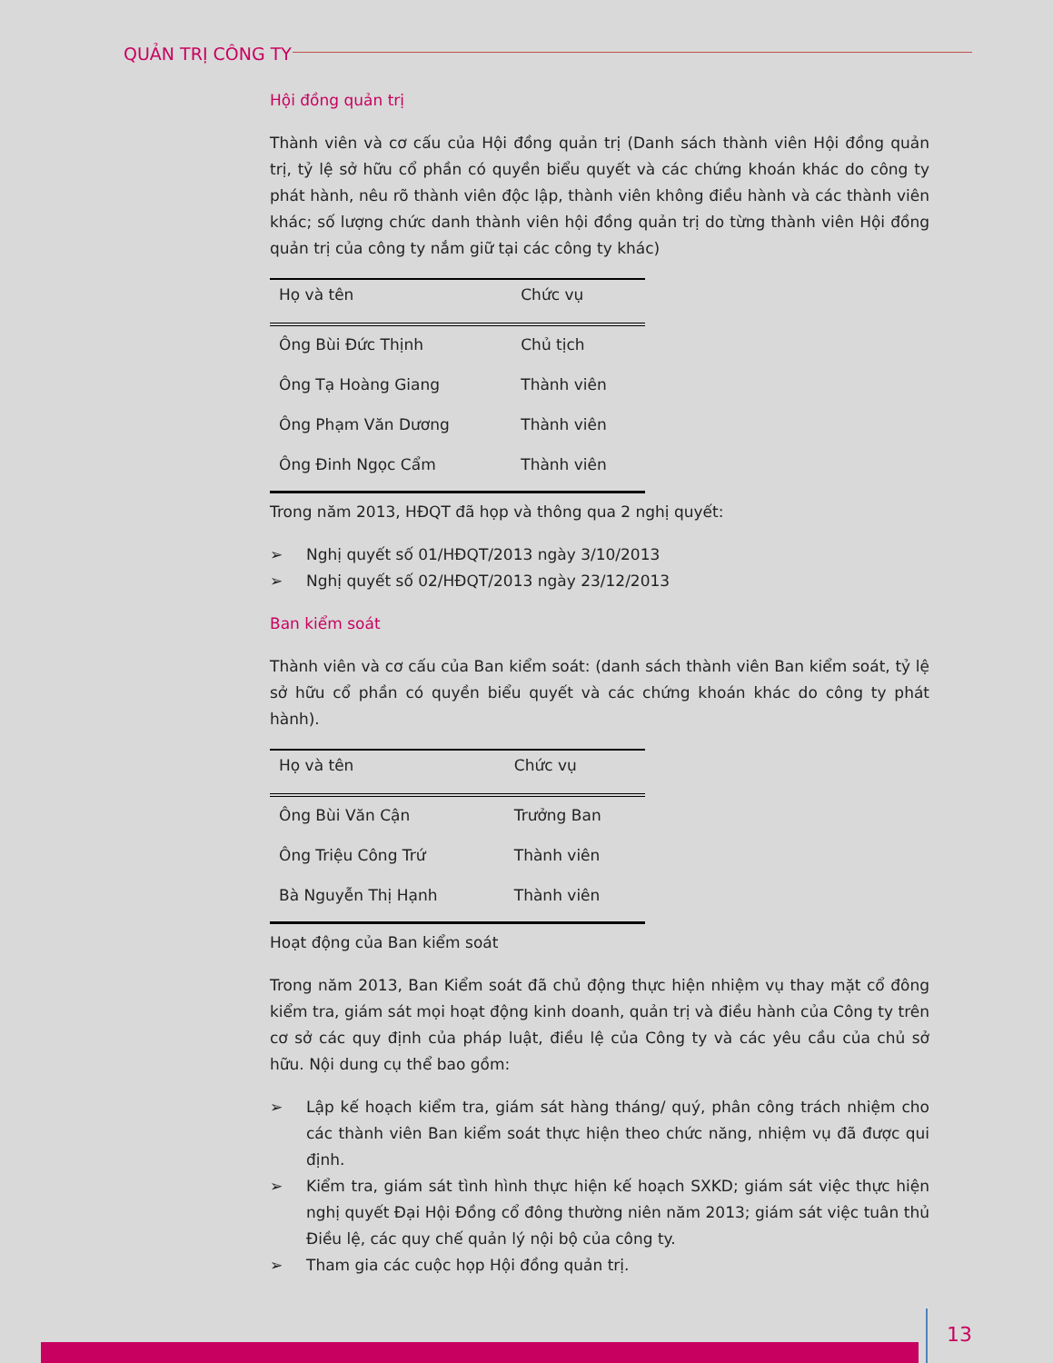QUẢN TRỊ CÔNG TY
Hội đồng quản trị
Thành viên và cơ cấu của Hội đồng quản trị (Danh sách thành viên Hội đồng quản trị, tỷ lệ sở hữu cổ phần có quyền biểu quyết và các chứng khoán khác do công ty phát hành, nêu rõ thành viên độc lập, thành viên không điều hành và các thành viên khác; số lượng chức danh thành viên hội đồng quản trị do từng thành viên Hội đồng quản trị của công ty nắm giữ tại các công ty khác)
| Họ và tên | Chức vụ |
| --- | --- |
| Ông Bùi Đức Thịnh | Chủ tịch |
| Ông Tạ Hoàng Giang | Thành viên |
| Ông Phạm Văn Dương | Thành viên |
| Ông Đinh Ngọc Cẩm | Thành viên |
Trong năm 2013, HĐQT đã họp và thông qua 2 nghị quyết:
➢ Nghị quyết số 01/HĐQT/2013 ngày 3/10/2013
➢ Nghị quyết số 02/HĐQT/2013 ngày 23/12/2013
Ban kiểm soát
Thành viên và cơ cấu của Ban kiểm soát: (danh sách thành viên Ban kiểm soát, tỷ lệ sở hữu cổ phần có quyền biểu quyết và các chứng khoán khác do công ty phát hành).
| Họ và tên | Chức vụ |
| --- | --- |
| Ông Bùi Văn Cận | Trưởng Ban |
| Ông Triệu Công Trứ | Thành viên |
| Bà Nguyễn Thị Hạnh | Thành viên |
Hoạt động của Ban kiểm soát
Trong năm 2013, Ban Kiểm soát đã chủ động thực hiện nhiệm vụ thay mặt cổ đông kiểm tra, giám sát mọi hoạt động kinh doanh, quản trị và điều hành của Công ty trên cơ sở các quy định của pháp luật, điều lệ của Công ty và các yêu cầu của chủ sở hữu. Nội dung cụ thể bao gồm:
➢ Lập kế hoạch kiểm tra, giám sát hàng tháng/ quý, phân công trách nhiệm cho các thành viên Ban kiểm soát thực hiện theo chức năng, nhiệm vụ đã được qui định.
➢ Kiểm tra, giám sát tình hình thực hiện kế hoạch SXKD; giám sát việc thực hiện nghị quyết Đại Hội Đồng cổ đông thường niên năm 2013; giám sát việc tuân thủ Điều lệ, các quy chế quản lý nội bộ của công ty.
➢ Tham gia các cuộc họp Hội đồng quản trị.
13